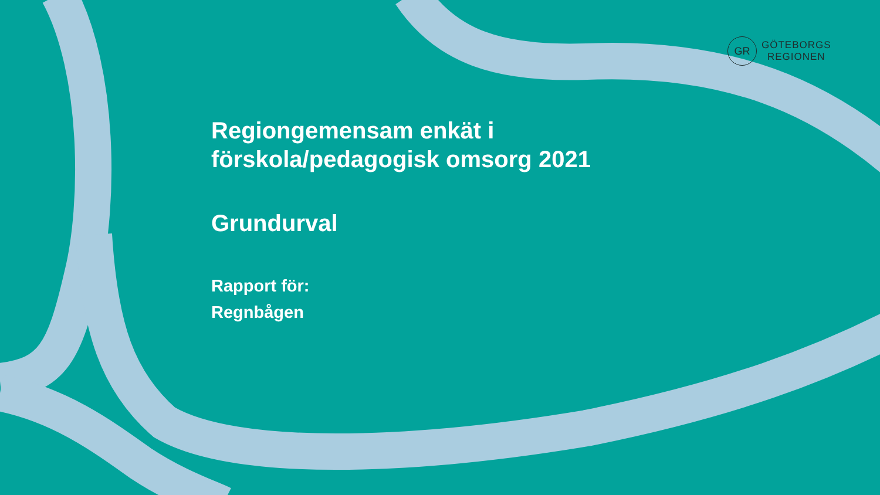GR
GÖTEBORGS
REGIONEN
Regiongemensam enkät i
förskola/pedagogisk omsorg 2021
Grundurval
Rapport för:
Regnbågen